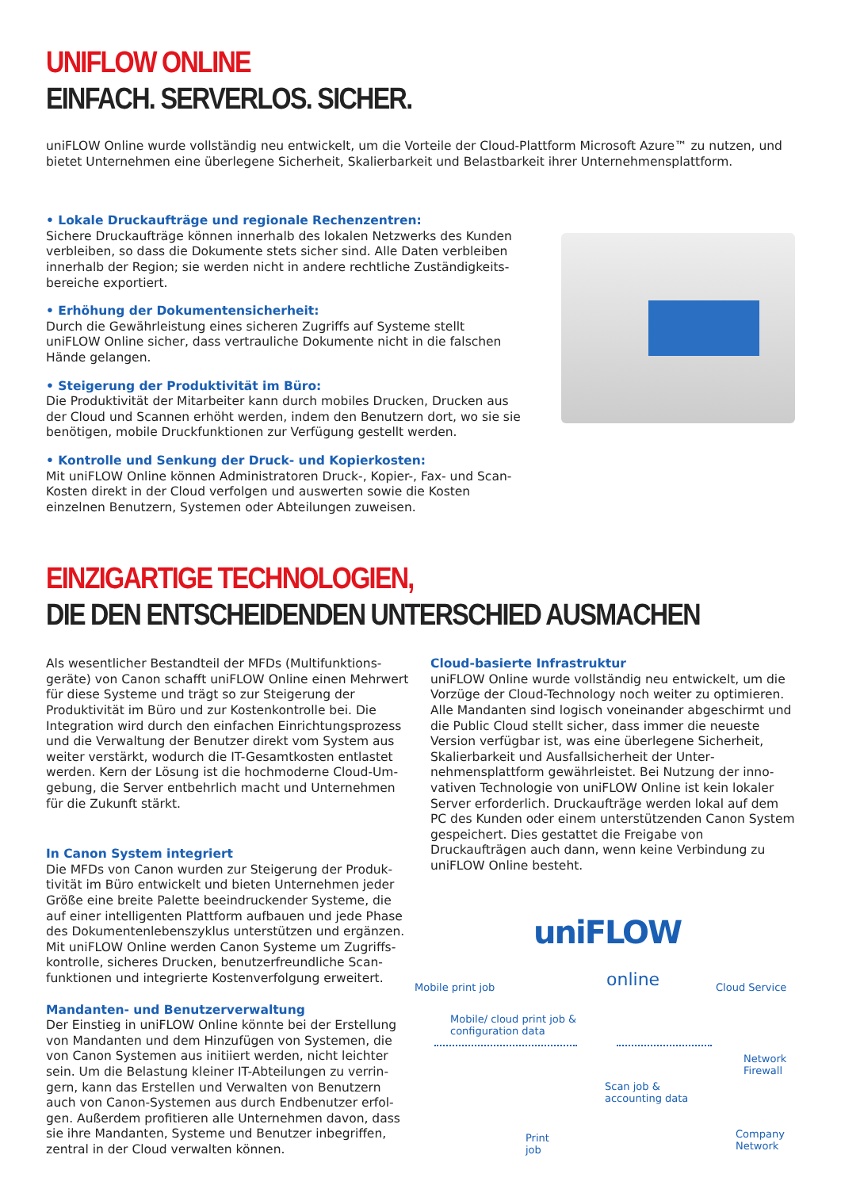UNIFLOW ONLINE
EINFACH. SERVERLOS. SICHER.
uniFLOW Online wurde vollständig neu entwickelt, um die Vorteile der Cloud-Plattform Microsoft Azure™ zu nutzen, und bietet Unternehmen eine überlegene Sicherheit, Skalierbarkeit und Belastbarkeit ihrer Unternehmensplattform.
• Lokale Druckaufträge und regionale Rechenzentren:
Sichere Druckaufträge können innerhalb des lokalen Netzwerks des Kunden verbleiben, so dass die Dokumente stets sicher sind. Alle Daten verbleiben innerhalb der Region; sie werden nicht in andere rechtliche Zuständigkeits­bereiche exportiert.
• Erhöhung der Dokumentensicherheit:
Durch die Gewährleistung eines sicheren Zugriffs auf Systeme stellt uniFLOW Online sicher, dass vertrauliche Dokumente nicht in die falschen Hände gelangen.
• Steigerung der Produktivität im Büro:
Die Produktivität der Mitarbeiter kann durch mobiles Drucken, Drucken aus der Cloud und Scannen erhöht werden, indem den Benutzern dort, wo sie sie benötigen, mobile Druckfunktionen zur Verfügung gestellt werden.
• Kontrolle und Senkung der Druck- und Kopierkosten:
Mit uniFLOW Online können Administratoren Druck-, Kopier-, Fax- und Scan-Kosten direkt in der Cloud verfolgen und auswerten sowie die Kosten einzelnen Benutzern, Systemen oder Abteilungen zuweisen.
EINZIGARTIGE TECHNOLOGIEN,
DIE DEN ENTSCHEIDENDEN UNTERSCHIED AUSMACHEN
Als wesentlicher Bestandteil der MFDs (Multifunktions­geräte) von Canon schafft uniFLOW Online einen Mehr­wert für diese Systeme und trägt so zur Steigerung der Produktivität im Büro und zur Kostenkontrolle bei. Die Integration wird durch den einfachen Einrichtungsprozess und die Verwaltung der Benutzer direkt vom System aus weiter verstärkt, wodurch die IT-Gesamtkosten entlastet werden. Kern der Lösung ist die hochmoderne Cloud-Um­gebung, die Server entbehrlich macht und Unternehmen für die Zukunft stärkt.
In Canon System integriert
Die MFDs von Canon wurden zur Steigerung der Produk­tivität im Büro entwickelt und bieten Unternehmen jeder Größe eine breite Palette beeindruckender Systeme, die auf einer intelligenten Plattform aufbauen und jede Phase des Dokumentenlebenszyklus unterstützen und ergänzen. Mit uniFLOW Online werden Canon Systeme um Zugriffs­kontrolle, sicheres Drucken, benutzerfreundliche Scan­funktionen und integrierte Kostenverfolgung erweitert.
Mandanten- und Benutzerverwaltung
Der Einstieg in uniFLOW Online könnte bei der Erstellung von Mandanten und dem Hinzufügen von Systemen, die von Canon Systemen aus initiiert werden, nicht leichter sein. Um die Belastung kleiner IT-Abteilungen zu verrin­gern, kann das Erstellen und Verwalten von Benutzern auch von Canon-Systemen aus durch Endbenutzer erfol­gen. Außerdem profitieren alle Unternehmen davon, dass sie ihre Mandanten, Systeme und Benutzer inbegriffen, zentral in der Cloud verwalten können.
Cloud-basierte Infrastruktur
uniFLOW Online wurde vollständig neu entwickelt, um die Vorzüge der Cloud-Technology noch weiter zu opti­mieren. Alle Mandanten sind logisch voneinander ab­geschirmt und die Public Cloud stellt sicher, dass immer die neueste Version verfügbar ist, was eine überlegene Sicherheit, Skalierbarkeit und Ausfallsicherheit der Unter­nehmensplattform gewährleistet. Bei Nutzung der inno­vativen Technologie von uniFLOW Online ist kein lokaler Server erforderlich. Druckaufträge werden lokal auf dem PC des Kunden oder einem unterstützenden Canon System gespeichert. Dies gestattet die Freigabe von Druckaufträgen auch dann, wenn keine Verbindung zu uniFLOW Online besteht.
Mobile print job
uniFLOW
online Cloud Service
Mobile/ cloud print job &
configuration data
Network
Firewall
Scan job &
accounting data
Company
Network
Print
job